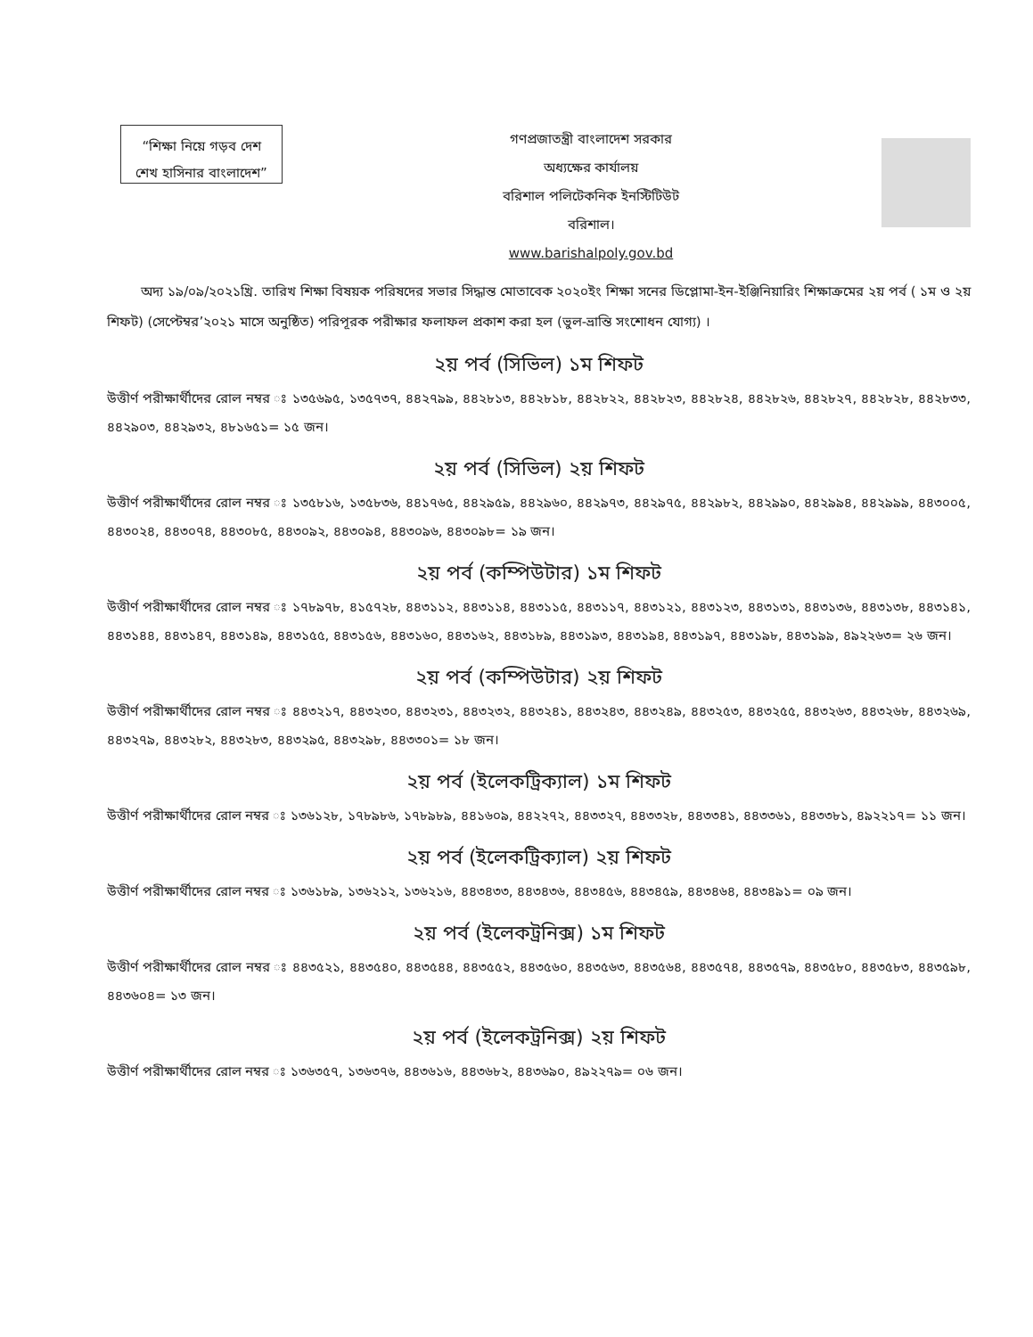“শিক্ষা নিয়ে গড়ব দেশ
শেখ হাসিনার বাংলাদেশ”
গণপ্রজাতন্ত্রী বাংলাদেশ সরকার
অধ্যক্ষের কার্যালয়
বরিশাল পলিটেকনিক ইনস্টিটিউট
বরিশাল।
www.barishalpoly.gov.bd
অদ্য ১৯/০৯/২০২১খ্রি. তারিখ শিক্ষা বিষয়ক পরিষদের সভার সিদ্ধান্ত মোতাবেক ২০২০ইং শিক্ষা সনের ডিপ্লোমা-ইন-ইঞ্জিনিয়ারিং শিক্ষাক্রমের ২য় পর্ব ( ১ম ও ২য় শিফট) (সেপ্টেম্বর’২০২১ মাসে অনুষ্ঠিত) পরিপূরক পরীক্ষার ফলাফল প্রকাশ করা হল (ভুল-ভ্রান্তি সংশোধন যোগ্য) ।
২য় পর্ব (সিভিল) ১ম শিফট
উত্তীর্ণ পরীক্ষার্থীদের রোল নম্বর ঃ ১৩৫৬৯৫, ১৩৫৭৩৭, ৪৪২৭৯৯, ৪৪২৮১৩, ৪৪২৮১৮, ৪৪২৮২২, ৪৪২৮২৩, ৪৪২৮২৪, ৪৪২৮২৬, ৪৪২৮২৭, ৪৪২৮২৮, ৪৪২৮৩৩, ৪৪২৯০৩, ৪৪২৯৩২, ৪৮১৬৫১= ১৫ জন।
২য় পর্ব (সিভিল) ২য় শিফট
উত্তীর্ণ পরীক্ষার্থীদের রোল নম্বর ঃ ১৩৫৮১৬, ১৩৫৮৩৬, ৪৪১৭৬৫, ৪৪২৯৫৯, ৪৪২৯৬০, ৪৪২৯৭৩, ৪৪২৯৭৫, ৪৪২৯৮২, ৪৪২৯৯০, ৪৪২৯৯৪, ৪৪২৯৯৯, ৪৪৩০০৫, ৪৪৩০২৪, ৪৪৩০৭৪, ৪৪৩০৮৫, ৪৪৩০৯২, ৪৪৩০৯৪, ৪৪৩০৯৬, ৪৪৩০৯৮= ১৯ জন।
২য় পর্ব (কম্পিউটার) ১ম শিফট
উত্তীর্ণ পরীক্ষার্থীদের রোল নম্বর ঃ ১৭৮৯৭৮, ৪১৫৭২৮, ৪৪৩১১২, ৪৪৩১১৪, ৪৪৩১১৫, ৪৪৩১১৭, ৪৪৩১২১, ৪৪৩১২৩, ৪৪৩১৩১, ৪৪৩১৩৬, ৪৪৩১৩৮, ৪৪৩১৪১, ৪৪৩১৪৪, ৪৪৩১৪৭, ৪৪৩১৪৯, ৪৪৩১৫৫, ৪৪৩১৫৬, ৪৪৩১৬০, ৪৪৩১৬২, ৪৪৩১৮৯, ৪৪৩১৯৩, ৪৪৩১৯৪, ৪৪৩১৯৭, ৪৪৩১৯৮, ৪৪৩১৯৯, ৪৯২২৬৩= ২৬ জন।
২য় পর্ব (কম্পিউটার) ২য় শিফট
উত্তীর্ণ পরীক্ষার্থীদের রোল নম্বর ঃ ৪৪৩২১৭, ৪৪৩২৩০, ৪৪৩২৩১, ৪৪৩২৩২, ৪৪৩২৪১, ৪৪৩২৪৩, ৪৪৩২৪৯, ৪৪৩২৫৩, ৪৪৩২৫৫, ৪৪৩২৬৩, ৪৪৩২৬৮, ৪৪৩২৬৯, ৪৪৩২৭৯, ৪৪৩২৮২, ৪৪৩২৮৩, ৪৪৩২৯৫, ৪৪৩২৯৮, ৪৪৩৩০১= ১৮ জন।
২য় পর্ব (ইলেকট্রিক্যাল) ১ম শিফট
উত্তীর্ণ পরীক্ষার্থীদের রোল নম্বর ঃ ১৩৬১২৮, ১৭৮৯৮৬, ১৭৮৯৮৯, ৪৪১৬০৯, ৪৪২২৭২, ৪৪৩৩২৭, ৪৪৩৩২৮, ৪৪৩৩৪১, ৪৪৩৩৬১, ৪৪৩৩৮১, ৪৯২২১৭= ১১ জন।
২য় পর্ব (ইলেকট্রিক্যাল) ২য় শিফট
উত্তীর্ণ পরীক্ষার্থীদের রোল নম্বর ঃ ১৩৬১৮৯, ১৩৬২১২, ১৩৬২১৬, ৪৪৩৪৩৩, ৪৪৩৪৩৬, ৪৪৩৪৫৬, ৪৪৩৪৫৯, ৪৪৩৪৬৪, ৪৪৩৪৯১= ০৯ জন।
২য় পর্ব (ইলেকট্রনিক্স) ১ম শিফট
উত্তীর্ণ পরীক্ষার্থীদের রোল নম্বর ঃ ৪৪৩৫২১, ৪৪৩৫৪০, ৪৪৩৫৪৪, ৪৪৩৫৫২, ৪৪৩৫৬০, ৪৪৩৫৬৩, ৪৪৩৫৬৪, ৪৪৩৫৭৪, ৪৪৩৫৭৯, ৪৪৩৫৮০, ৪৪৩৫৮৩, ৪৪৩৫৯৮, ৪৪৩৬০৪= ১৩ জন।
২য় পর্ব (ইলেকট্রনিক্স) ২য় শিফট
উত্তীর্ণ পরীক্ষার্থীদের রোল নম্বর ঃ ১৩৬৩৫৭, ১৩৬৩৭৬, ৪৪৩৬১৬, ৪৪৩৬৮২, ৪৪৩৬৯০, ৪৯২২৭৯= ০৬ জন।